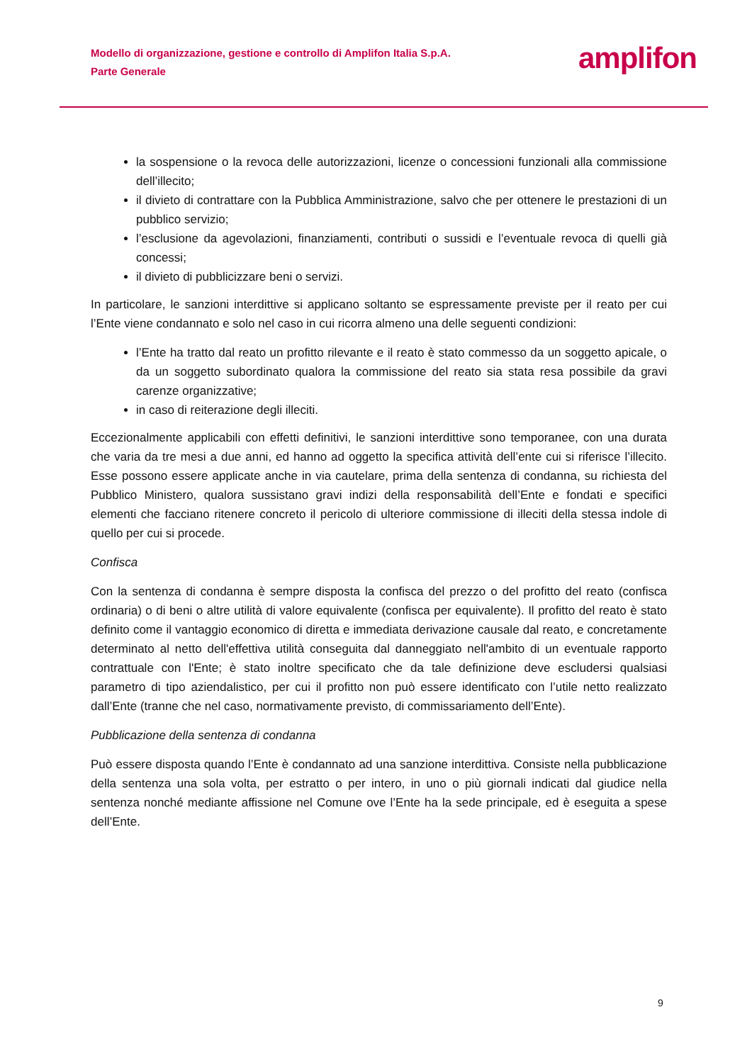Modello di organizzazione, gestione e controllo di Amplifon Italia S.p.A.
Parte Generale
amplifon
la sospensione o la revoca delle autorizzazioni, licenze o concessioni funzionali alla commissione dell’illecito;
il divieto di contrattare con la Pubblica Amministrazione, salvo che per ottenere le prestazioni di un pubblico servizio;
l’esclusione da agevolazioni, finanziamenti, contributi o sussidi e l’eventuale revoca di quelli già concessi;
il divieto di pubblicizzare beni o servizi.
In particolare, le sanzioni interdittive si applicano soltanto se espressamente previste per il reato per cui l’Ente viene condannato e solo nel caso in cui ricorra almeno una delle seguenti condizioni:
l’Ente ha tratto dal reato un profitto rilevante e il reato è stato commesso da un soggetto apicale, o da un soggetto subordinato qualora la commissione del reato sia stata resa possibile da gravi carenze organizzative;
in caso di reiterazione degli illeciti.
Eccezionalmente applicabili con effetti definitivi, le sanzioni interdittive sono temporanee, con una durata che varia da tre mesi a due anni, ed hanno ad oggetto la specifica attività dell’ente cui si riferisce l’illecito. Esse possono essere applicate anche in via cautelare, prima della sentenza di condanna, su richiesta del Pubblico Ministero, qualora sussistano gravi indizi della responsabilità dell’Ente e fondati e specifici elementi che facciano ritenere concreto il pericolo di ulteriore commissione di illeciti della stessa indole di quello per cui si procede.
Confisca
Con la sentenza di condanna è sempre disposta la confisca del prezzo o del profitto del reato (confisca ordinaria) o di beni o altre utilità di valore equivalente (confisca per equivalente). Il profitto del reato è stato definito come il vantaggio economico di diretta e immediata derivazione causale dal reato, e concretamente determinato al netto dell'effettiva utilità conseguita dal danneggiato nell'ambito di un eventuale rapporto contrattuale con l'Ente; è stato inoltre specificato che da tale definizione deve escludersi qualsiasi parametro di tipo aziendalistico, per cui il profitto non può essere identificato con l’utile netto realizzato dall’Ente (tranne che nel caso, normativamente previsto, di commissariamento dell’Ente).
Pubblicazione della sentenza di condanna
Può essere disposta quando l’Ente è condannato ad una sanzione interdittiva. Consiste nella pubblicazione della sentenza una sola volta, per estratto o per intero, in uno o più giornali indicati dal giudice nella sentenza nonché mediante affissione nel Comune ove l’Ente ha la sede principale, ed è eseguita a spese dell’Ente.
9